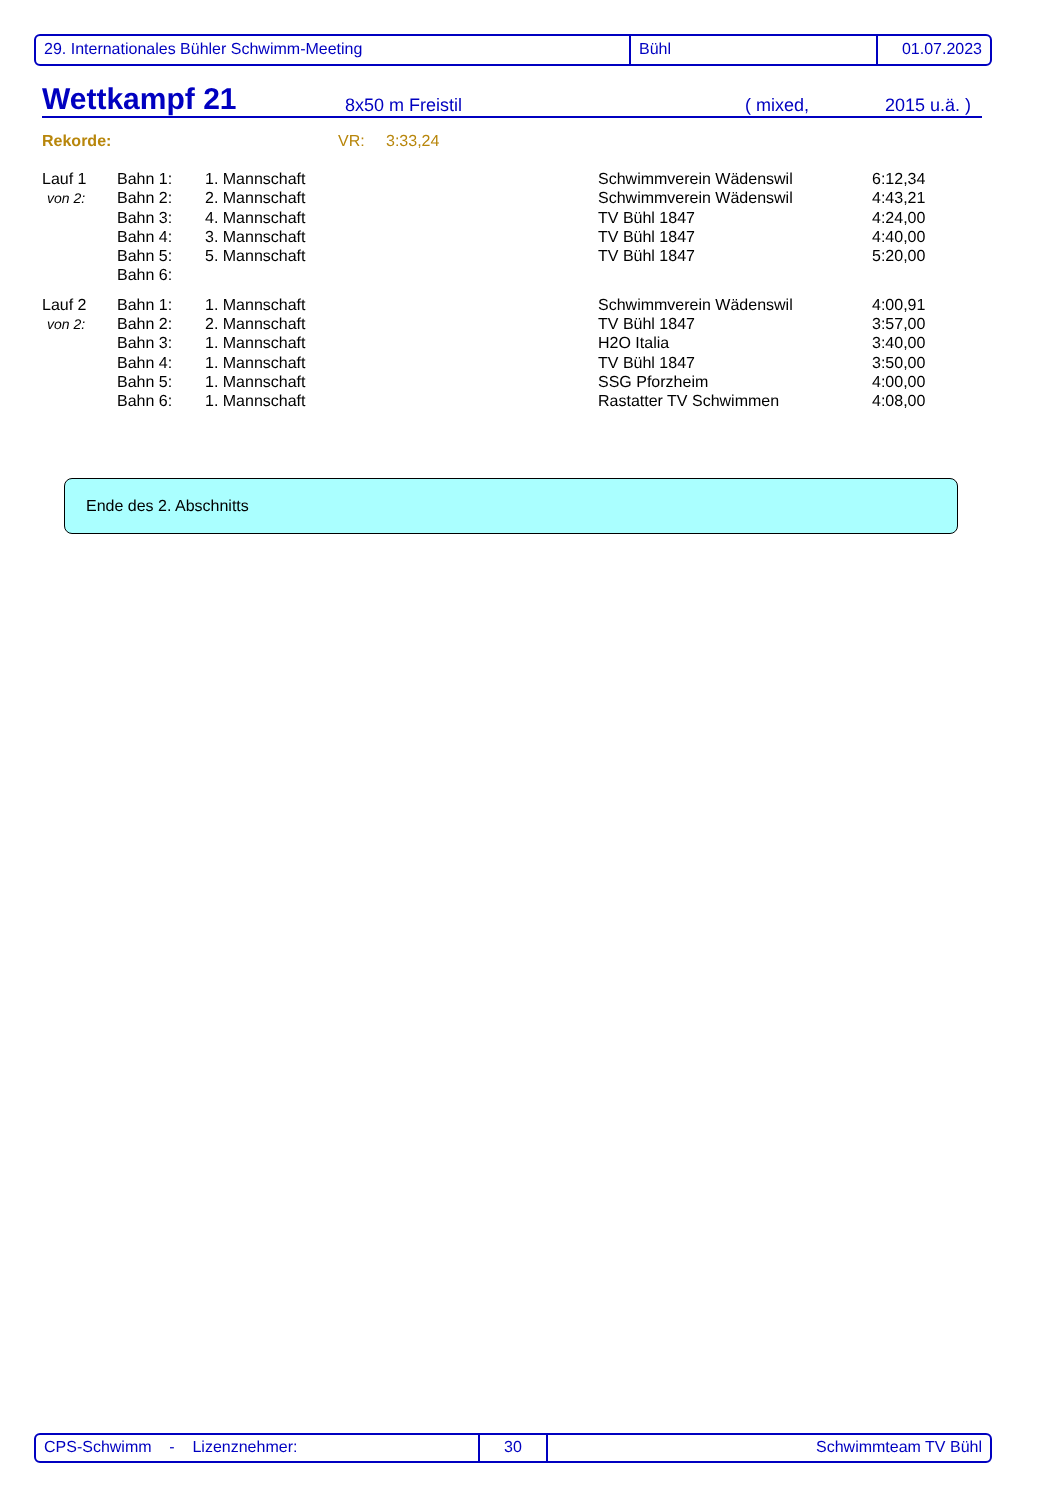29. Internationales Bühler Schwimm-Meeting Bühl 01.07.2023
Wettkampf 21 8x50 m Freistil ( mixed, 2015 u.ä. )
Rekorde: VR: 3:33,24
| Lauf 1 | Bahn 1: | 1. Mannschaft | Schwimmverein Wädenswil | 6:12,34 |
| von 2: | Bahn 2: | 2. Mannschaft | Schwimmverein Wädenswil | 4:43,21 |
| | Bahn 3: | 4. Mannschaft | TV Bühl 1847 | 4:24,00 |
| | Bahn 4: | 3. Mannschaft | TV Bühl 1847 | 4:40,00 |
| | Bahn 5: | 5. Mannschaft | TV Bühl 1847 | 5:20,00 |
| | Bahn 6: | | | |
| Lauf 2 | Bahn 1: | 1. Mannschaft | Schwimmverein Wädenswil | 4:00,91 |
| von 2: | Bahn 2: | 2. Mannschaft | TV Bühl 1847 | 3:57,00 |
| | Bahn 3: | 1. Mannschaft | H2O Italia | 3:40,00 |
| | Bahn 4: | 1. Mannschaft | TV Bühl 1847 | 3:50,00 |
| | Bahn 5: | 1. Mannschaft | SSG Pforzheim | 4:00,00 |
| | Bahn 6: | 1. Mannschaft | Rastatter TV Schwimmen | 4:08,00 |
Ende des 2. Abschnitts
CPS-Schwimm - Lizenznehmer: 30 Schwimmteam TV Bühl